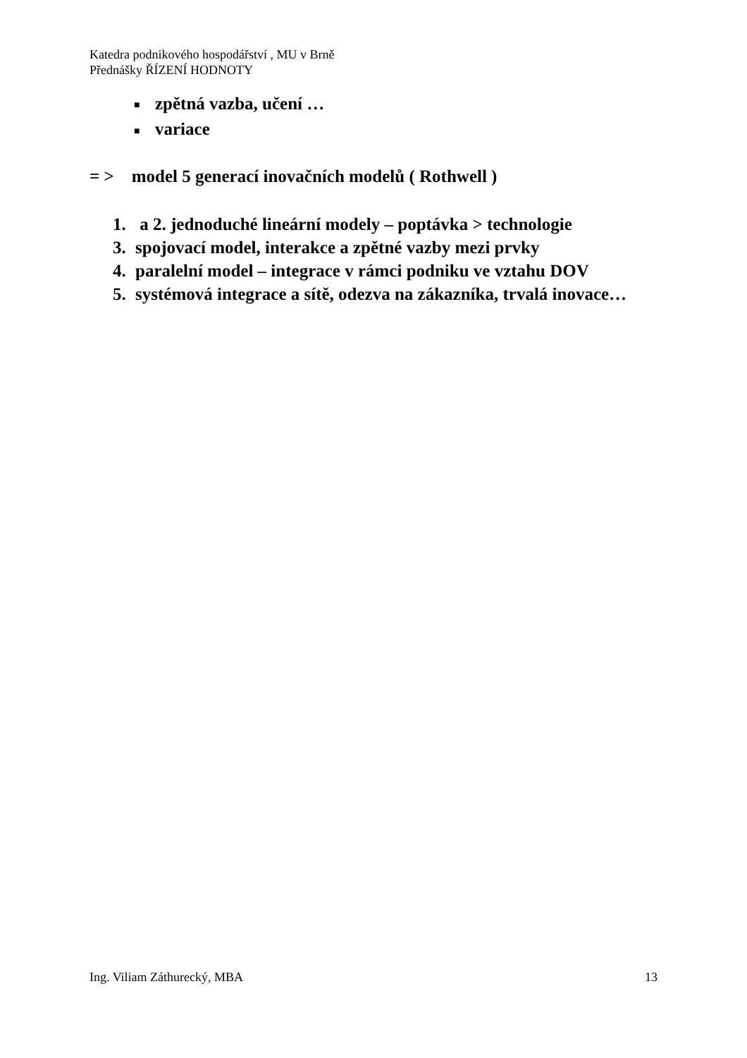Katedra podnikového hospodářství , MU v Brně
Přednášky ŘÍZENÍ HODNOTY
■ zpětná vazba, učení …
■ variace
= > model 5 generací inovačních modelů ( Rothwell )
1. a 2. jednoduché lineární modely – poptávka > technologie
3. spojovací model, interakce a zpětné vazby mezi prvky
4. paralelní model – integrace v rámci podniku ve vztahu DOV
5. systémová integrace a sítě, odezva na zákazníka, trvalá inovace…
Ing. Viliam Záthurecký, MBA 13